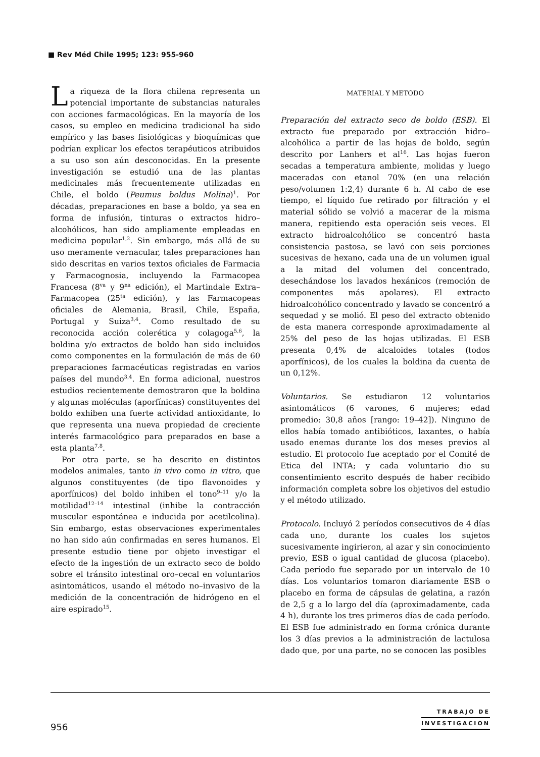■ Rev Méd Chile 1995; 123: 955-960
La riqueza de la flora chilena representa un potencial importante de substancias naturales con acciones farmacológicas. En la mayoría de los casos, su empleo en medicina tradicional ha sido empírico y las bases fisiológicas y bioquímicas que podrían explicar los efectos terapéuticos atribuidos a su uso son aún desconocidas. En la presente investigación se estudió una de las plantas medicinales más frecuentemente utilizadas en Chile, el boldo (Peumus boldus Molina)<sup>1</sup>. Por décadas, preparaciones en base a boldo, ya sea en forma de infusión, tinturas o extractos hidro–alcohólicos, han sido ampliamente empleadas en medicina popular<sup>1,2</sup>. Sin embargo, más allá de su uso meramente vernacular, tales preparaciones han sido descritas en varios textos oficiales de Farmacia y Farmacognosia, incluyendo la Farmacopea Francesa (8<sup>va</sup> y 9<sup>na</sup> edición), el Martindale Extra–Farmacopea (25<sup>ta</sup> edición), y las Farmacopeas oficiales de Alemania, Brasil, Chile, España, Portugal y Suiza<sup>3,4</sup>. Como resultado de su reconocida acción colerética y colagoga<sup>5,6</sup>, la boldina y/o extractos de boldo han sido incluidos como componentes en la formulación de más de 60 preparaciones farmacéuticas registradas en varios países del mundo<sup>3,4</sup>. En forma adicional, nuestros estudios recientemente demostraron que la boldina y algunas moléculas (aporfínicas) constituyentes del boldo exhiben una fuerte actividad antioxidante, lo que representa una nueva propiedad de creciente interés farmacológico para preparados en base a esta planta<sup>7,8</sup>.
Por otra parte, se ha descrito en distintos modelos animales, tanto in vivo como in vitro, que algunos constituyentes (de tipo flavonoides y aporfínicos) del boldo inhiben el tono<sup>9–11</sup> y/o la motilidad<sup>12–14</sup> intestinal (inhibe la contracción muscular espontánea e inducida por acetilcolina). Sin embargo, estas observaciones experimentales no han sido aún confirmadas en seres humanos. El presente estudio tiene por objeto investigar el efecto de la ingestión de un extracto seco de boldo sobre el tránsito intestinal oro–cecal en voluntarios asintomáticos, usando el método no–invasivo de la medición de la concentración de hidrógeno en el aire espirado<sup>15</sup>.
MATERIAL Y METODO
Preparación del extracto seco de boldo (ESB). El extracto fue preparado por extracción hidro–alcohólica a partir de las hojas de boldo, según descrito por Lanhers et al<sup>16</sup>. Las hojas fueron secadas a temperatura ambiente, molidas y luego maceradas con etanol 70% (en una relación peso/volumen 1:2,4) durante 6 h. Al cabo de ese tiempo, el líquido fue retirado por filtración y el material sólido se volvió a macerar de la misma manera, repitiendo esta operación seis veces. El extracto hidroalcohólico se concentró hasta consistencia pastosa, se lavó con seis porciones sucesivas de hexano, cada una de un volumen igual a la mitad del volumen del concentrado, desechándose los lavados hexánicos (remoción de componentes más apolares). El extracto hidroalcohólico concentrado y lavado se concentró a sequedad y se molió. El peso del extracto obtenido de esta manera corresponde aproximadamente al 25% del peso de las hojas utilizadas. El ESB presenta 0,4% de alcaloides totales (todos aporfínicos), de los cuales la boldina da cuenta de un 0,12%.
Voluntarios. Se estudiaron 12 voluntarios asintomáticos (6 varones, 6 mujeres; edad promedio: 30,8 años [rango: 19–42]). Ninguno de ellos había tomado antibióticos, laxantes, o había usado enemas durante los dos meses previos al estudio. El protocolo fue aceptado por el Comité de Etica del INTA; y cada voluntario dio su consentimiento escrito después de haber recibido información completa sobre los objetivos del estudio y el método utilizado.
Protocolo. Incluyó 2 períodos consecutivos de 4 días cada uno, durante los cuales los sujetos sucesivamente ingirieron, al azar y sin conocimiento previo, ESB o igual cantidad de glucosa (placebo). Cada período fue separado por un intervalo de 10 días. Los voluntarios tomaron diariamente ESB o placebo en forma de cápsulas de gelatina, a razón de 2,5 g a lo largo del día (aproximadamente, cada 4 h), durante los tres primeros días de cada período. El ESB fue administrado en forma crónica durante los 3 días previos a la administración de lactulosa dado que, por una parte, no se conocen las posibles
956
TRABAJO DE
INVESTIGACION